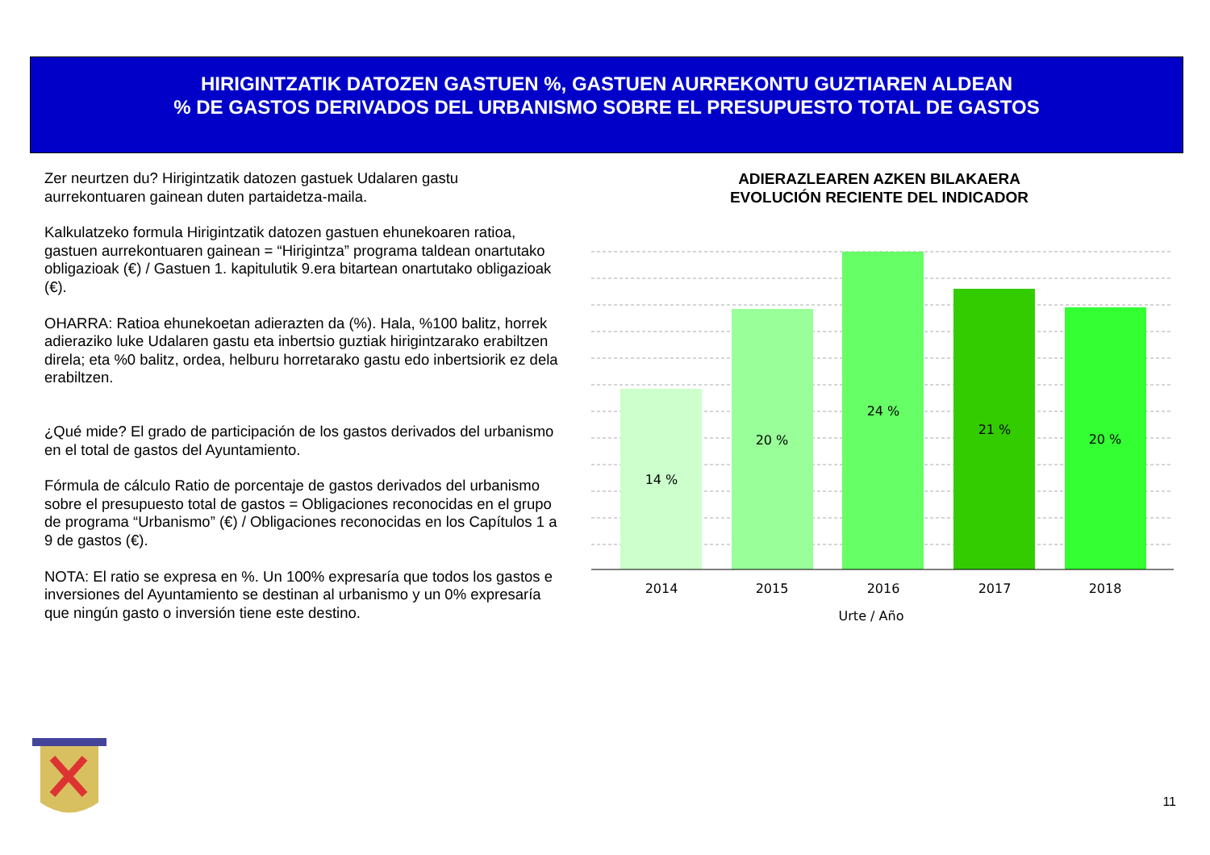HIRIGINTZATIK DATOZEN GASTUEN %, GASTUEN AURREKONTU GUZTIAREN ALDEAN
% DE GASTOS DERIVADOS DEL URBANISMO SOBRE EL PRESUPUESTO TOTAL DE GASTOS
Zer neurtzen du? Hirigintzatik datozen gastuek Udalaren gastu aurrekontuaren gainean duten partaidetza-maila.
Kalkulatzeko formula Hirigintzatik datozen gastuen ehunekoaren ratioa, gastuen aurrekontuaren gainean = “Hirigintza” programa taldean onartutako obligazioak (€) / Gastuen 1. kapitulutik 9.era bitartean onartutako obligazioak (€).
OHARRA: Ratioa ehunekoetan adierazten da (%). Hala, %100 balitz, horrek adieraziko luke Udalaren gastu eta inbertsio guztiak hirigintzarako erabiltzen direla; eta %0 balitz, ordea, helburu horretarako gastu edo inbertsiorik ez dela erabiltzen.
¿Qué mide? El grado de participación de los gastos derivados del urbanismo en el total de gastos del Ayuntamiento.
Fórmula de cálculo Ratio de porcentaje de gastos derivados del urbanismo sobre el presupuesto total de gastos = Obligaciones reconocidas en el grupo de programa “Urbanismo” (€) / Obligaciones reconocidas en los Capítulos 1 a 9 de gastos (€).
NOTA: El ratio se expresa en %. Un 100% expresaría que todos los gastos e inversiones del Ayuntamiento se destinan al urbanismo y un 0% expresaría que ningún gasto o inversión tiene este destino.
ADIERAZLEAREN AZKEN BILAKAERA
EVOLUCIÓN RECIENTE DEL INDICADOR
14 %
20 %
24 %
21 %
20 %
2014
2015
2016
2017
2018
Urte / Año
11